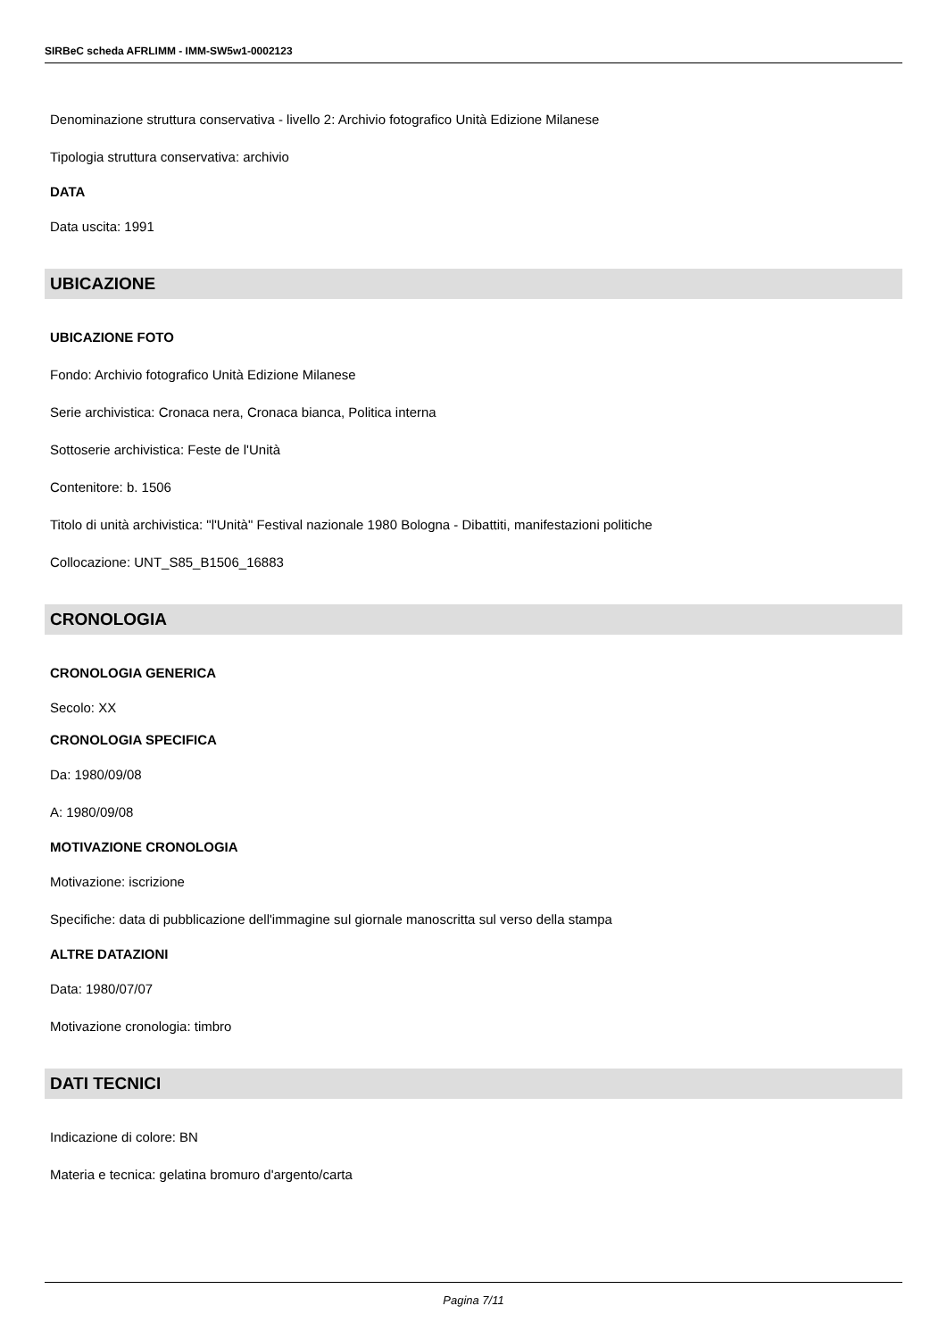SIRBeC scheda AFRLIMM - IMM-SW5w1-0002123
Denominazione struttura conservativa - livello 2: Archivio fotografico Unità Edizione Milanese
Tipologia struttura conservativa: archivio
DATA
Data uscita: 1991
UBICAZIONE
UBICAZIONE FOTO
Fondo: Archivio fotografico Unità Edizione Milanese
Serie archivistica: Cronaca nera, Cronaca bianca, Politica interna
Sottoserie archivistica: Feste de l'Unità
Contenitore: b. 1506
Titolo di unità archivistica: "l'Unità" Festival nazionale 1980 Bologna - Dibattiti, manifestazioni politiche
Collocazione: UNT_S85_B1506_16883
CRONOLOGIA
CRONOLOGIA GENERICA
Secolo: XX
CRONOLOGIA SPECIFICA
Da: 1980/09/08
A: 1980/09/08
MOTIVAZIONE CRONOLOGIA
Motivazione: iscrizione
Specifiche: data di pubblicazione dell'immagine sul giornale manoscritta sul verso della stampa
ALTRE DATAZIONI
Data: 1980/07/07
Motivazione cronologia: timbro
DATI TECNICI
Indicazione di colore: BN
Materia e tecnica: gelatina bromuro d'argento/carta
Pagina 7/11